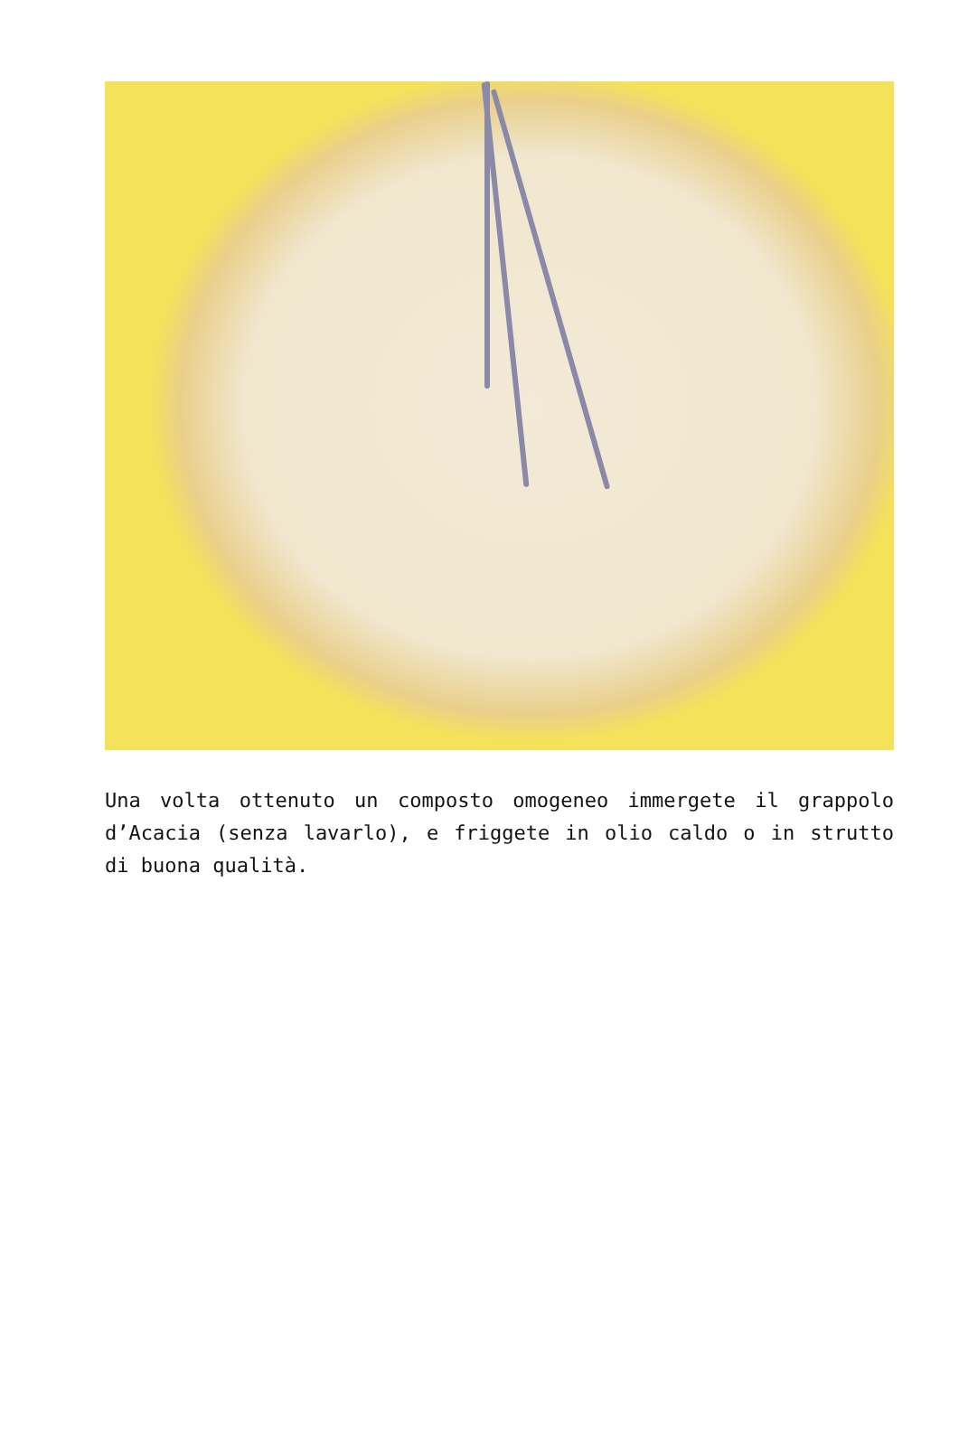Una volta ottenuto un composto omogeneo immergete il grappolo d’Acacia (senza lavarlo), e friggete in olio caldo o in strutto di buona qualità.